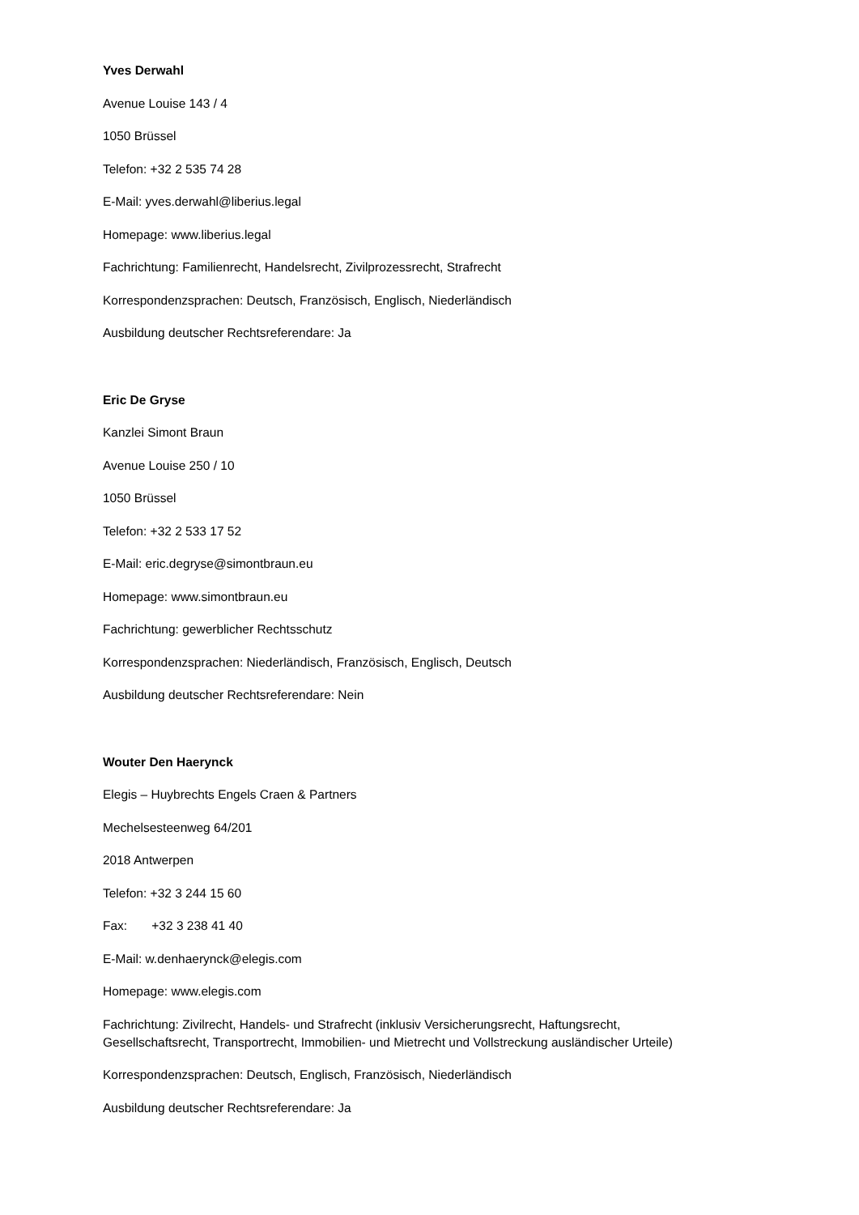Yves Derwahl
Avenue Louise 143 / 4
1050 Brüssel
Telefon: +32 2 535 74 28
E-Mail: yves.derwahl@liberius.legal
Homepage: www.liberius.legal
Fachrichtung: Familienrecht, Handelsrecht, Zivilprozessrecht, Strafrecht
Korrespondenzsprachen: Deutsch, Französisch, Englisch, Niederländisch
Ausbildung deutscher Rechtsreferendare: Ja
Eric De Gryse
Kanzlei Simont Braun
Avenue Louise 250 / 10
1050 Brüssel
Telefon: +32 2 533 17 52
E-Mail: eric.degryse@simontbraun.eu
Homepage: www.simontbraun.eu
Fachrichtung: gewerblicher Rechtsschutz
Korrespondenzsprachen: Niederländisch, Französisch, Englisch, Deutsch
Ausbildung deutscher Rechtsreferendare: Nein
Wouter Den Haerynck
Elegis – Huybrechts Engels Craen & Partners
Mechelsesteenweg 64/201
2018 Antwerpen
Telefon: +32 3 244 15 60
Fax: +32 3 238 41 40
E-Mail: w.denhaerynck@elegis.com
Homepage: www.elegis.com
Fachrichtung: Zivilrecht, Handels- und Strafrecht (inklusiv Versicherungsrecht, Haftungsrecht, Gesellschaftsrecht, Transportrecht, Immobilien- und Mietrecht und Vollstreckung ausländischer Urteile)
Korrespondenzsprachen: Deutsch, Englisch, Französisch, Niederländisch
Ausbildung deutscher Rechtsreferendare: Ja